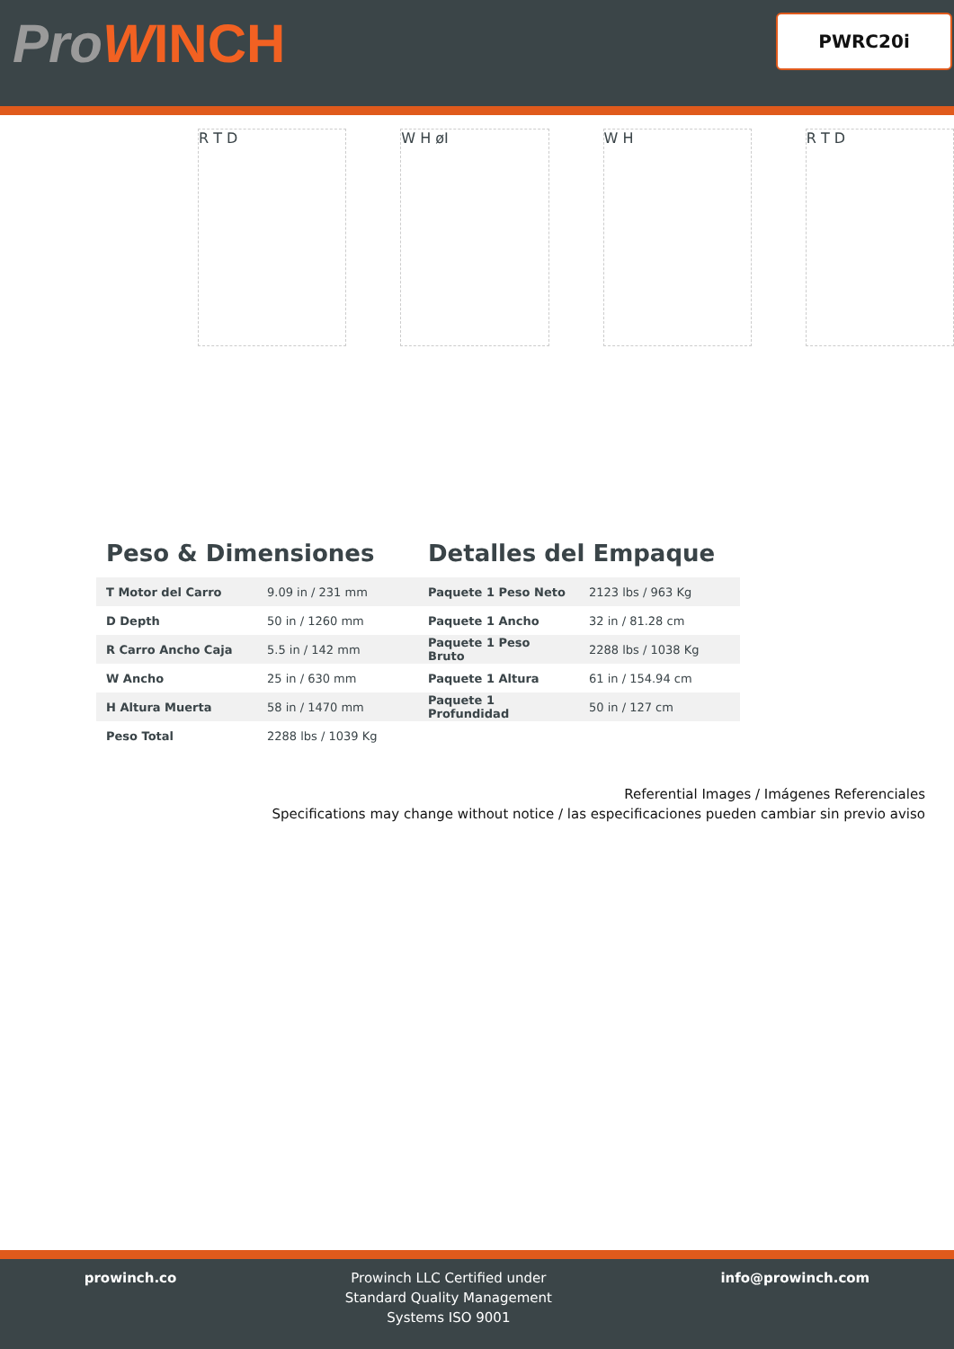ProWINCH
PWRC20i
R T D W H øI W H R T D
Peso & Dimensiones
| T Motor del Carro | 9.09 in / 231 mm |
| D Depth | 50 in / 1260 mm |
| R Carro Ancho Caja | 5.5 in / 142 mm |
| W Ancho | 25 in / 630 mm |
| H Altura Muerta | 58 in / 1470 mm |
| Peso Total | 2288 lbs / 1039 Kg |
Detalles del Empaque
| Paquete 1 Peso Neto | 2123 lbs / 963 Kg |
| Paquete 1 Ancho | 32 in / 81.28 cm |
| Paquete 1 Peso Bruto | 2288 lbs / 1038 Kg |
| Paquete 1 Altura | 61 in / 154.94 cm |
| Paquete 1 Profundidad | 50 in / 127 cm |
Referential Images / Imágenes Referenciales
Specifications may change without notice / las especificaciones pueden cambiar sin previo aviso
prowinch.co Prowinch LLC Certified under
Standard Quality Management
Systems ISO 9001
info@prowinch.com